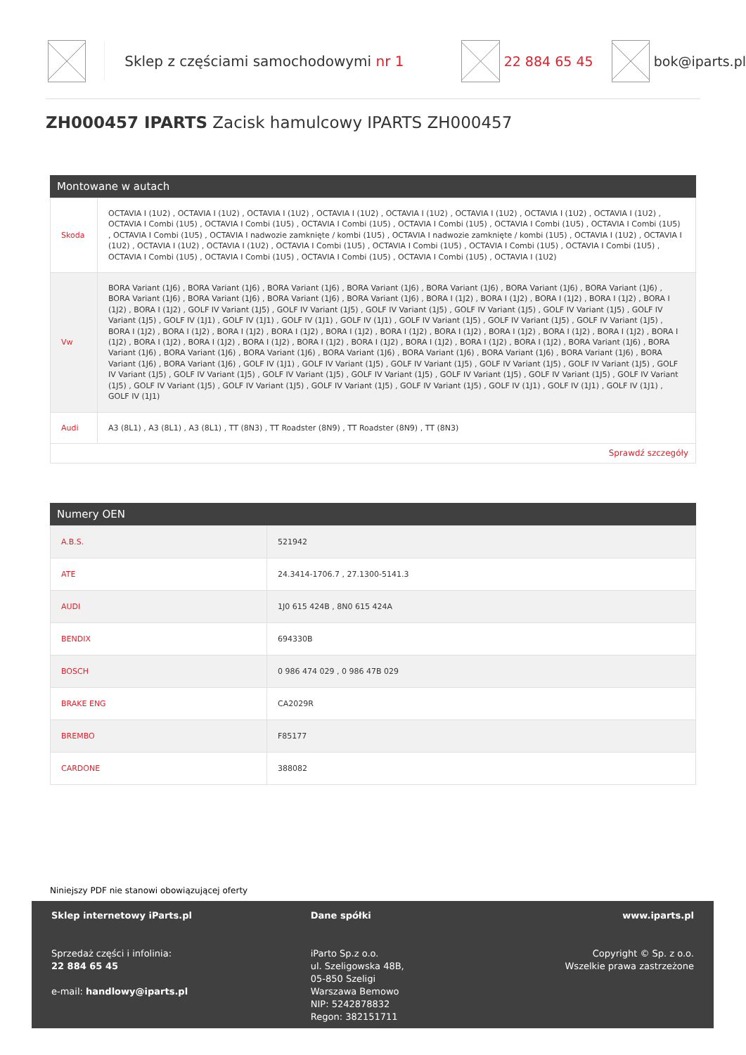Sklep z częściami samochodowymi nr 1
22 884 65 45 bok@iparts.pl
ZH000457 IPARTS Zacisk hamulcowy IPARTS ZH000457
Montowane w autach
| Skoda | OCTAVIA I (1U2) , OCTAVIA I (1U2) , OCTAVIA I (1U2) , OCTAVIA I (1U2) , OCTAVIA I (1U2) , OCTAVIA I (1U2) , OCTAVIA I (1U2) , OCTAVIA I (1U2) , OCTAVIA I Combi (1U5) , OCTAVIA I Combi (1U5) , OCTAVIA I Combi (1U5) , OCTAVIA I Combi (1U5) , OCTAVIA I Combi (1U5) , OCTAVIA I Combi (1U5) , OCTAVIA I Combi (1U5) , OCTAVIA I nadwozie zamknięte / kombi (1U5) , OCTAVIA I nadwozie zamknięte / kombi (1U5) , OCTAVIA I (1U2) , OCTAVIA I (1U2) , OCTAVIA I (1U2) , OCTAVIA I (1U2) , OCTAVIA I Combi (1U5) , OCTAVIA I Combi (1U5) , OCTAVIA I Combi (1U5) , OCTAVIA I Combi (1U5) , OCTAVIA I Combi (1U5) , OCTAVIA I Combi (1U5) , OCTAVIA I Combi (1U5) , OCTAVIA I Combi (1U5) , OCTAVIA I (1U2) |
| Vw | BORA Variant (1J6) , BORA Variant (1J6) , BORA Variant (1J6) , BORA Variant (1J6) , BORA Variant (1J6) , BORA Variant (1J6) , BORA Variant (1J6) , BORA Variant (1J6) , BORA Variant (1J6) , BORA Variant (1J6) , BORA Variant (1J6) , BORA I (1J2) , BORA I (1J2) , BORA I (1J2) , BORA I (1J2) , BORA I (1J2) , BORA I (1J2) , GOLF IV Variant (1J5) , GOLF IV Variant (1J5) , GOLF IV Variant (1J5) , GOLF IV Variant (1J5) , GOLF IV Variant (1J5) , GOLF IV Variant (1J5) , GOLF IV (1J1) , GOLF IV (1J1) , GOLF IV (1J1) , GOLF IV (1J1) , GOLF IV Variant (1J5) , GOLF IV Variant (1J5) , GOLF IV Variant (1J5) , BORA I (1J2) , BORA I (1J2) , BORA I (1J2) , BORA I (1J2) , BORA I (1J2) , BORA I (1J2) , BORA I (1J2) , BORA I (1J2) , BORA I (1J2) , BORA I (1J2) , BORA I (1J2) , BORA I (1J2) , BORA I (1J2) , BORA I (1J2) , BORA I (1J2) , BORA I (1J2) , BORA I (1J2) , BORA I (1J2) , BORA I (1J2) , BORA Variant (1J6) , BORA Variant (1J6) , BORA Variant (1J6) , BORA Variant (1J6) , BORA Variant (1J6) , BORA Variant (1J6) , BORA Variant (1J6) , BORA Variant (1J6) , BORA Variant (1J6) , BORA Variant (1J6) , GOLF IV (1J1) , GOLF IV Variant (1J5) , GOLF IV Variant (1J5) , GOLF IV Variant (1J5) , GOLF IV Variant (1J5) , GOLF IV Variant (1J5) , GOLF IV Variant (1J5) , GOLF IV Variant (1J5) , GOLF IV Variant (1J5) , GOLF IV Variant (1J5) , GOLF IV Variant (1J5) , GOLF IV Variant (1J5) , GOLF IV Variant (1J5) , GOLF IV Variant (1J5) , GOLF IV Variant (1J5) , GOLF IV Variant (1J5) , GOLF IV (1J1) , GOLF IV (1J1) , GOLF IV (1J1) , GOLF IV (1J1) |
| Audi | A3 (8L1) , A3 (8L1) , A3 (8L1) , TT (8N3) , TT Roadster (8N9) , TT Roadster (8N9) , TT (8N3) |
| Sprawdź szczegóły | |
Numery OEN
| A.B.S. | 521942 |
| ATE | 24.3414-1706.7 , 27.1300-5141.3 |
| AUDI | 1J0 615 424B , 8N0 615 424A |
| BENDIX | 694330B |
| BOSCH | 0 986 474 029 , 0 986 47B 029 |
| BRAKE ENG | CA2029R |
| BREMBO | F85177 |
| CARDONE | 388082 |
Niniejszy PDF nie stanowi obowiązującej oferty
Sklep internetowy iParts.pl
Sprzedaż części i infolinia:
22 884 65 45
e-mail: handlowy@iparts.pl
Dane spółki
iParto Sp.z o.o.
ul. Szeligowska 48B,
05-850 Szeligi
Warszawa Bemowo
NIP: 5242878832
Regon: 382151711
www.iparts.pl
Copyright © Sp. z o.o.
Wszelkie prawa zastrzeżone